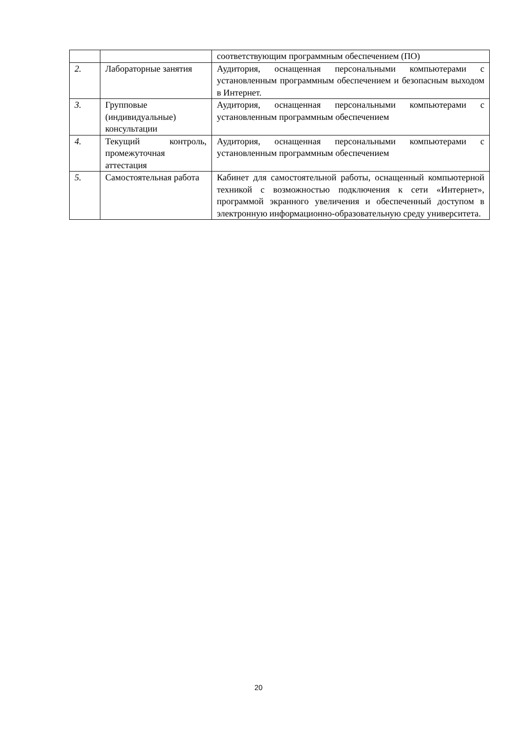| | | соответствующим программным обеспечением (ПО) |
| 2. | Лабораторные занятия | Аудитория, оснащенная персональными компьютерами с установленным программным обеспечением и безопасным выходом в Интернет. |
| 3. | Групповые (индивидуальные) консультации | Аудитория, оснащенная персональными компьютерами с установленным программным обеспечением |
| 4. | Текущий контроль, промежуточная аттестация | Аудитория, оснащенная персональными компьютерами с установленным программным обеспечением |
| 5. | Самостоятельная работа | Кабинет для самостоятельной работы, оснащенный компьютерной техникой с возможностью подключения к сети «Интернет», программой экранного увеличения и обеспеченный доступом в электронную информационно-образовательную среду университета. |
20